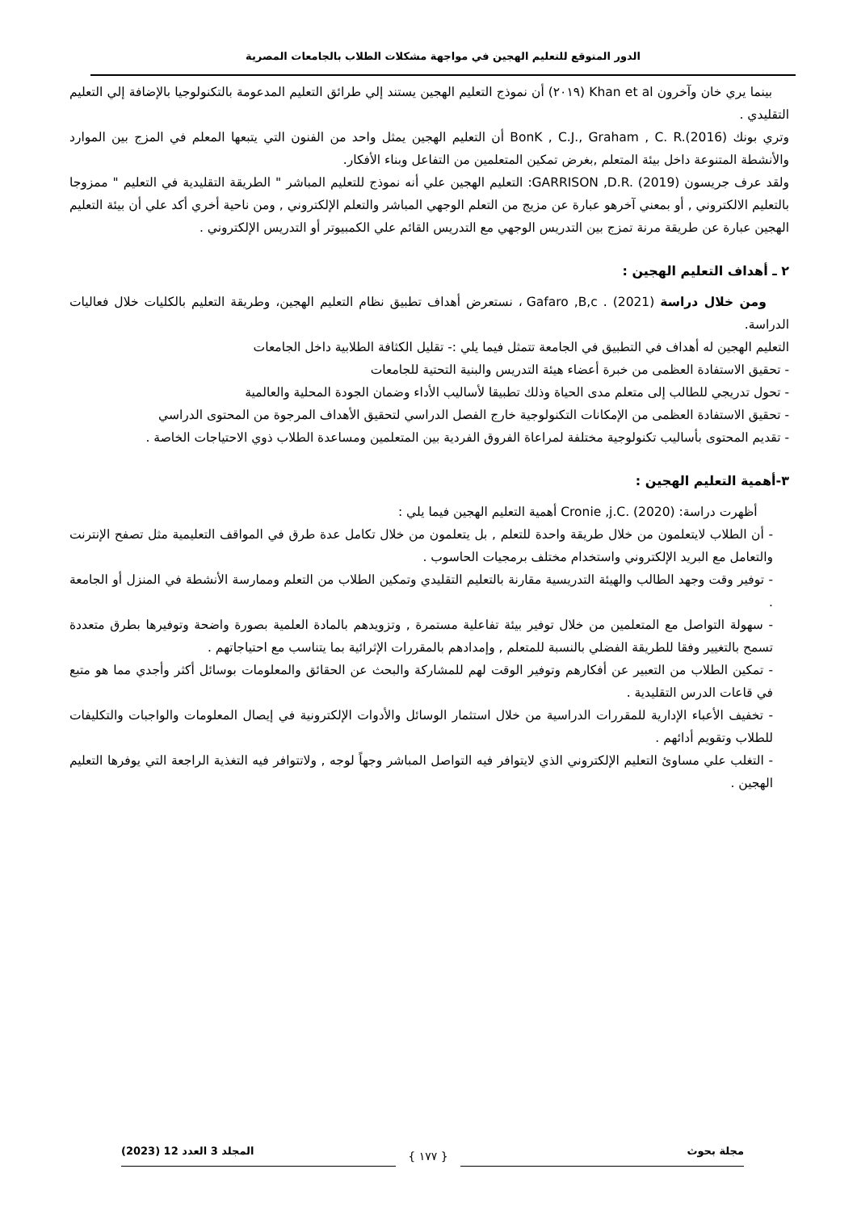الدور المتوقع للتعليم الهجين في مواجهة مشكلات الطلاب بالجامعات المصرية
بينما يري خان وآخرون Khan et al (٢٠١٩) أن نموذج التعليم الهجين يستند إلي طرائق التعليم المدعومة بالتكنولوجيا بالإضافة إلي التعليم التقليدي .
وتري بونك BonK , C.J., Graham , C. R.(2016) أن التعليم الهجين يمثل واحد من الفنون التي يتبعها المعلم في المزج بين الموارد والأنشطة المتنوعة داخل بيئة المتعلم ,بغرض تمكين المتعلمين من التفاعل وبناء الأفكار.
ولقد عرف جريسون GARRISON ,D.R. (2019): التعليم الهجين علي أنه نموذج للتعليم المباشر " الطريقة التقليدية في التعليم " ممزوجا بالتعليم الالكتروني , أو بمعني آخرهو عبارة عن مزيج من التعلم الوجهي المباشر والتعلم الإلكتروني , ومن ناحية أخري أكد علي أن بيئة التعليم الهجين عبارة عن طريقة مرنة تمزج بين التدريس الوجهي مع التدريس القائم علي الكمبيوتر أو التدريس الإلكتروني .
٢ ـ أهداف التعليم الهجين :
ومن خلال دراسة Gafaro ,B,c . (2021) ، نستعرض أهداف تطبيق نظام التعليم الهجين، وطريقة التعليم بالكليات خلال فعاليات الدراسة.
التعليم الهجين له أهداف في التطبيق في الجامعة تتمثل فيما يلي :- تقليل الكثافة الطلابية داخل الجامعات
- تحقيق الاستفادة العظمى من خبرة أعضاء هيئة التدريس والبنية التحتية للجامعات
- تحول تدريجي للطالب إلى متعلم مدى الحياة وذلك تطبيقا لأساليب الأداء وضمان الجودة المحلية والعالمية
- تحقيق الاستفادة العظمى من الإمكانات التكنولوجية خارج الفصل الدراسي لتحقيق الأهداف المرجوة من المحتوى الدراسي
- تقديم المحتوى بأساليب تكنولوجية مختلفة لمراعاة الفروق الفردية بين المتعلمين ومساعدة الطلاب ذوي الاحتياجات الخاصة .
٣-أهمية التعليم الهجين :
أظهرت دراسة: Cronie ,j.C. (2020) أهمية التعليم الهجين فيما يلي :
- أن الطلاب لايتعلمون من خلال طريقة واحدة للتعلم , بل يتعلمون من خلال تكامل عدة طرق في المواقف التعليمية مثل تصفح الإنترنت والتعامل مع البريد الإلكتروني واستخدام مختلف برمجيات الحاسوب .
- توفير وقت وجهد الطالب والهيئة التدريسية مقارنة بالتعليم التقليدي وتمكين الطلاب من التعلم وممارسة الأنشطة في المنزل أو الجامعة .
- سهولة التواصل مع المتعلمين من خلال توفير بيئة تفاعلية مستمرة , وتزويدهم بالمادة العلمية بصورة واضحة وتوفيرها بطرق متعددة تسمح بالتغيير وفقا للطريقة الفضلي بالنسبة للمتعلم , وإمدادهم بالمقررات الإثرائية بما يتناسب مع احتياجاتهم .
- تمكين الطلاب من التعبير عن أفكارهم وتوفير الوقت لهم للمشاركة والبحث عن الحقائق والمعلومات بوسائل أكثر وأجدي مما هو متبع في قاعات الدرس التقليدية .
- تخفيف الأعباء الإدارية للمقررات الدراسية من خلال استثمار الوسائل والأدوات الإلكترونية في إيصال المعلومات والواجبات والتكليفات للطلاب وتقويم أدائهم .
- التغلب علي مساوئ التعليم الإلكتروني الذي لايتوافر فيه التواصل المباشر وجهاً لوجه , ولاتتوافر فيه التغذية الراجعة التي يوفرها التعليم الهجين .
مجلة بحوث المجلد 3 العدد 12 (2023)
{ ١٧٧ }